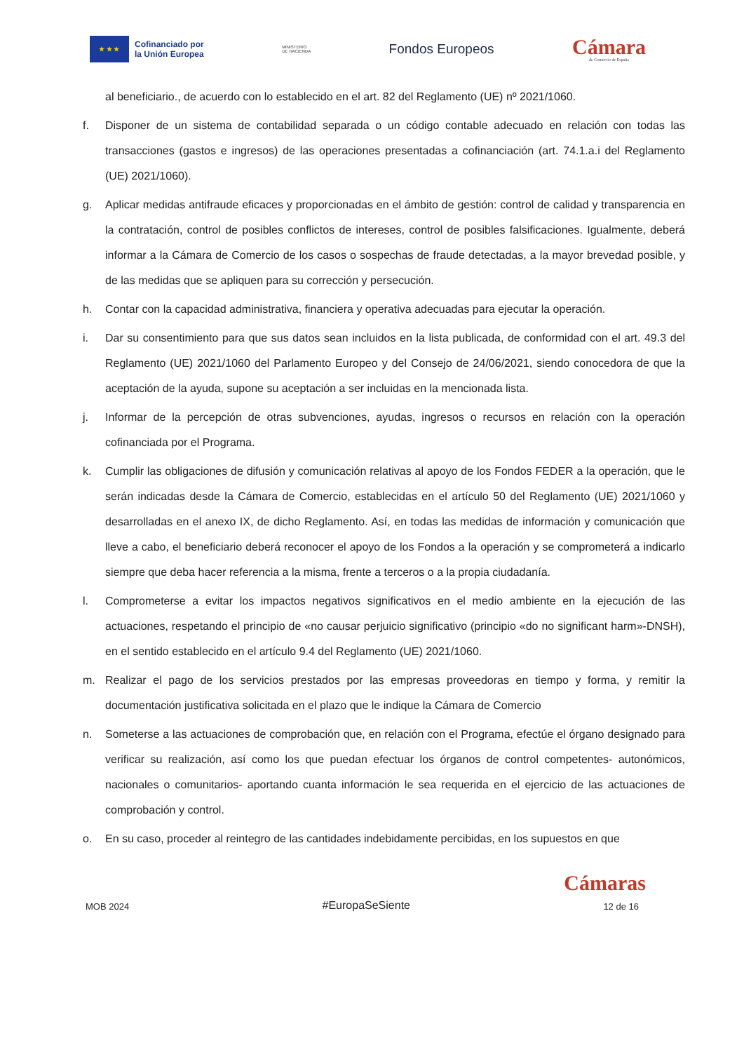★ ★ ★
Cofinanciado por
la Unión Europea
MINISTERIO
DE HACIENDA
Fondos Europeos
Cámara
de Comercio de España
al beneficiario., de acuerdo con lo establecido en el art. 82 del Reglamento (UE) nº 2021/1060.
f. Disponer de un sistema de contabilidad separada o un código contable adecuado en relación con todas las transacciones (gastos e ingresos) de las operaciones presentadas a cofinanciación (art. 74.1.a.i del Reglamento (UE) 2021/1060).
g. Aplicar medidas antifraude eficaces y proporcionadas en el ámbito de gestión: control de calidad y transparencia en la contratación, control de posibles conflictos de intereses, control de posibles falsificaciones. Igualmente, deberá informar a la Cámara de Comercio de los casos o sospechas de fraude detectadas, a la mayor brevedad posible, y de las medidas que se apliquen para su corrección y persecución.
h. Contar con la capacidad administrativa, financiera y operativa adecuadas para ejecutar la operación.
i. Dar su consentimiento para que sus datos sean incluidos en la lista publicada, de conformidad con el art. 49.3 del Reglamento (UE) 2021/1060 del Parlamento Europeo y del Consejo de 24/06/2021, siendo conocedora de que la aceptación de la ayuda, supone su aceptación a ser incluidas en la mencionada lista.
j. Informar de la percepción de otras subvenciones, ayudas, ingresos o recursos en relación con la operación cofinanciada por el Programa.
k. Cumplir las obligaciones de difusión y comunicación relativas al apoyo de los Fondos FEDER a la operación, que le serán indicadas desde la Cámara de Comercio, establecidas en el artículo 50 del Reglamento (UE) 2021/1060 y desarrolladas en el anexo IX, de dicho Reglamento. Así, en todas las medidas de información y comunicación que lleve a cabo, el beneficiario deberá reconocer el apoyo de los Fondos a la operación y se comprometerá a indicarlo siempre que deba hacer referencia a la misma, frente a terceros o a la propia ciudadanía.
l. Comprometerse a evitar los impactos negativos significativos en el medio ambiente en la ejecución de las actuaciones, respetando el principio de «no causar perjuicio significativo (principio «do no significant harm»-DNSH), en el sentido establecido en el artículo 9.4 del Reglamento (UE) 2021/1060.
m. Realizar el pago de los servicios prestados por las empresas proveedoras en tiempo y forma, y remitir la documentación justificativa solicitada en el plazo que le indique la Cámara de Comercio
n. Someterse a las actuaciones de comprobación que, en relación con el Programa, efectúe el órgano designado para verificar su realización, así como los que puedan efectuar los órganos de control competentes- autonómicos, nacionales o comunitarios- aportando cuanta información le sea requerida en el ejercicio de las actuaciones de comprobación y control.
o. En su caso, proceder al reintegro de las cantidades indebidamente percibidas, en los supuestos en que
Cámaras
MOB 2024 #EuropaSeSiente 12 de 16